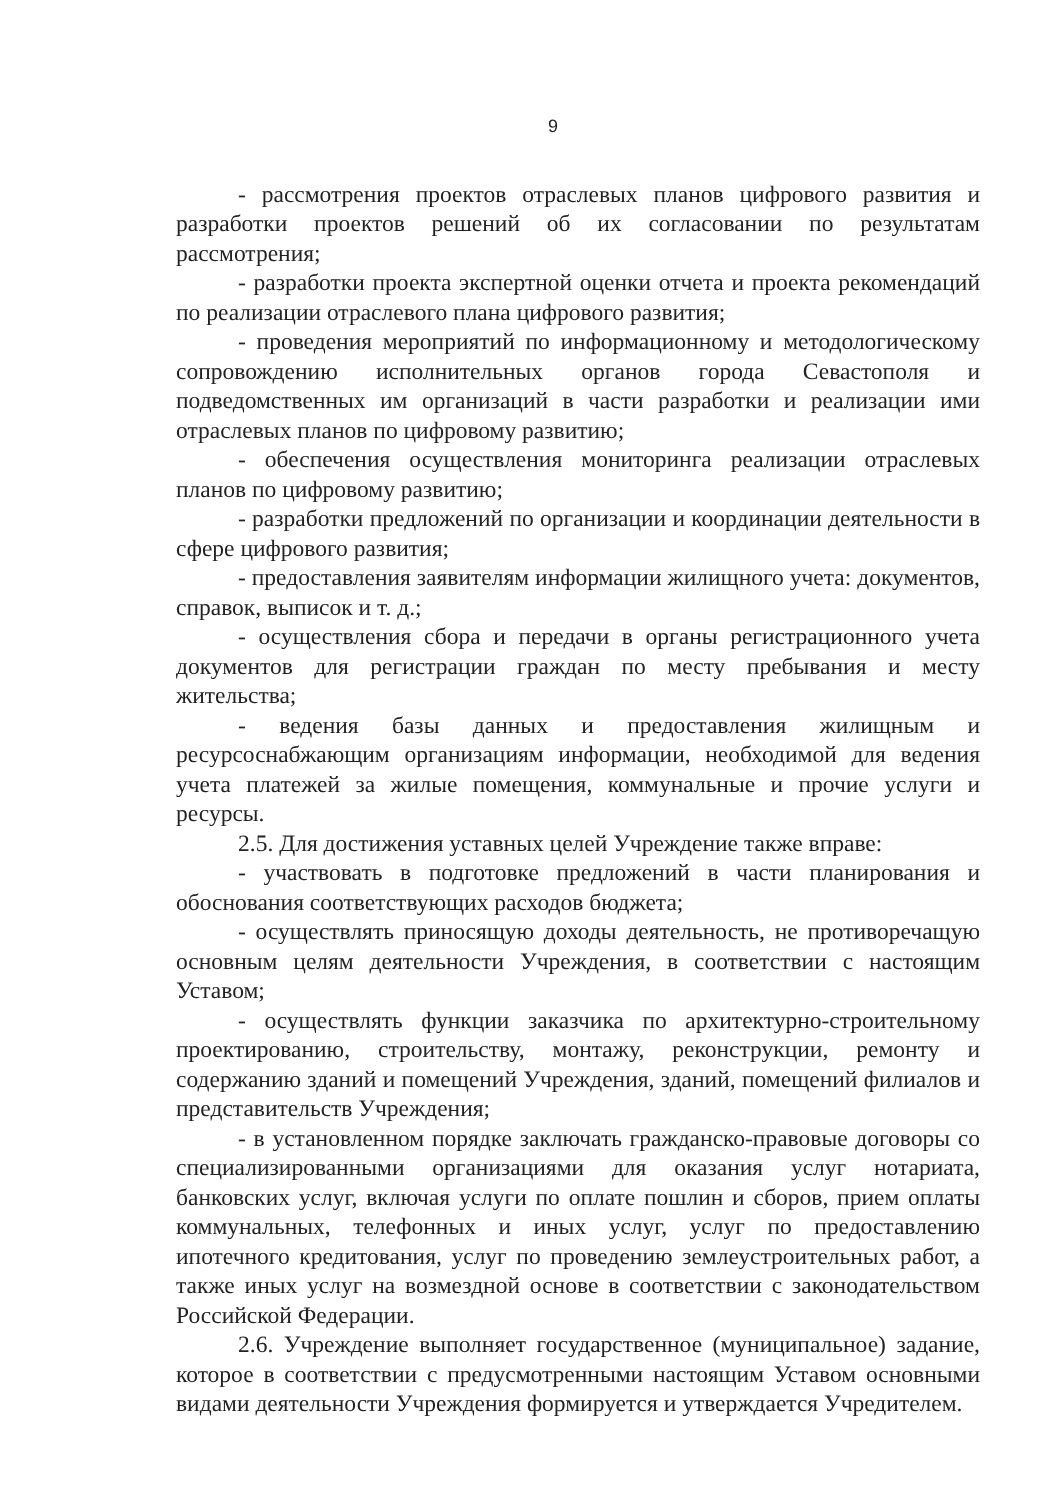9
- рассмотрения проектов отраслевых планов цифрового развития и разработки проектов решений об их согласовании по результатам рассмотрения;
- разработки проекта экспертной оценки отчета и проекта рекомендаций по реализации отраслевого плана цифрового развития;
- проведения мероприятий по информационному и методологическому сопровождению исполнительных органов города Севастополя и подведомственных им организаций в части разработки и реализации ими отраслевых планов по цифровому развитию;
- обеспечения осуществления мониторинга реализации отраслевых планов по цифровому развитию;
- разработки предложений по организации и координации деятельности в сфере цифрового развития;
- предоставления заявителям информации жилищного учета: документов, справок, выписок и т. д.;
- осуществления сбора и передачи в органы регистрационного учета документов для регистрации граждан по месту пребывания и месту жительства;
- ведения базы данных и предоставления жилищным и ресурсоснабжающим организациям информации, необходимой для ведения учета платежей за жилые помещения, коммунальные и прочие услуги и ресурсы.
2.5. Для достижения уставных целей Учреждение также вправе:
- участвовать в подготовке предложений в части планирования и обоснования соответствующих расходов бюджета;
- осуществлять приносящую доходы деятельность, не противоречащую основным целям деятельности Учреждения, в соответствии с настоящим Уставом;
- осуществлять функции заказчика по архитектурно-строительному проектированию, строительству, монтажу, реконструкции, ремонту и содержанию зданий и помещений Учреждения, зданий, помещений филиалов и представительств Учреждения;
- в установленном порядке заключать гражданско-правовые договоры со специализированными организациями для оказания услуг нотариата, банковских услуг, включая услуги по оплате пошлин и сборов, прием оплаты коммунальных, телефонных и иных услуг, услуг по предоставлению ипотечного кредитования, услуг по проведению землеустроительных работ, а также иных услуг на возмездной основе в соответствии с законодательством Российской Федерации.
2.6. Учреждение выполняет государственное (муниципальное) задание, которое в соответствии с предусмотренными настоящим Уставом основными видами деятельности Учреждения формируется и утверждается Учредителем.